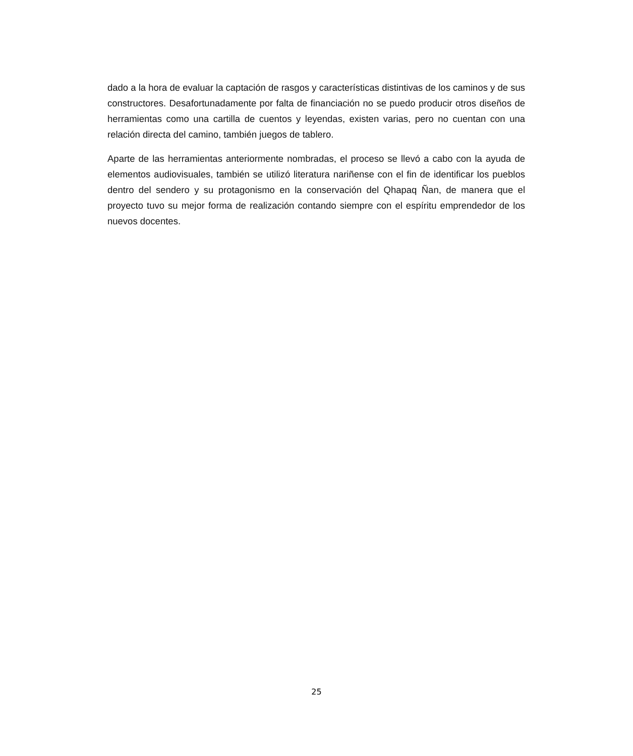dado a la hora de evaluar la captación de rasgos y características distintivas de los caminos y de sus constructores. Desafortunadamente por falta de financiación no se puedo producir otros diseños de herramientas como una cartilla de cuentos y leyendas, existen varias, pero no cuentan con una relación directa del camino, también juegos de tablero.
Aparte de las herramientas anteriormente nombradas, el proceso se llevó a cabo con la ayuda de elementos audiovisuales, también se utilizó literatura nariñense con el fin de identificar los pueblos dentro del sendero y su protagonismo en la conservación del Qhapaq Ñan, de manera que el proyecto tuvo su mejor forma de realización contando siempre con el espíritu emprendedor de los nuevos docentes.
25